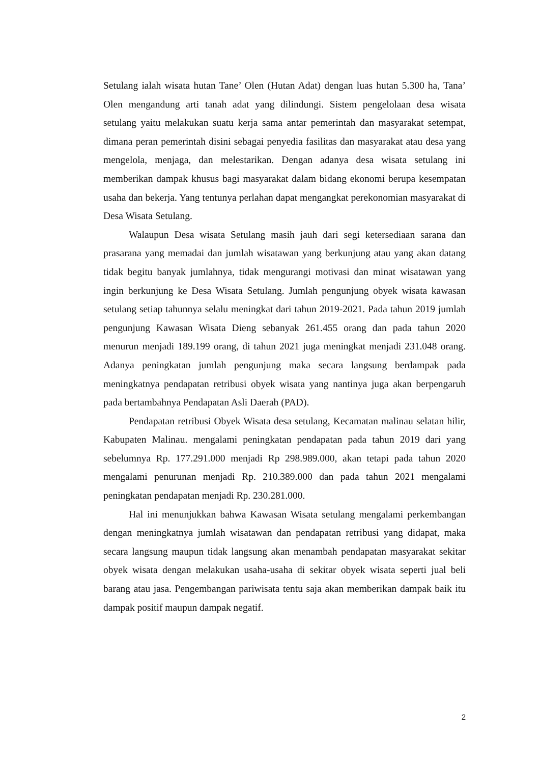Setulang ialah wisata hutan Tane’ Olen (Hutan Adat) dengan luas hutan 5.300 ha, Tana’ Olen mengandung arti tanah adat yang dilindungi. Sistem pengelolaan desa wisata setulang yaitu melakukan suatu kerja sama antar pemerintah dan masyarakat setempat, dimana peran pemerintah disini sebagai penyedia fasilitas dan masyarakat atau desa yang mengelola, menjaga, dan melestarikan. Dengan adanya desa wisata setulang ini memberikan dampak khusus bagi masyarakat dalam bidang ekonomi berupa kesempatan usaha dan bekerja. Yang tentunya perlahan dapat mengangkat perekonomian masyarakat di Desa Wisata Setulang.
Walaupun Desa wisata Setulang masih jauh dari segi ketersediaan sarana dan prasarana yang memadai dan jumlah wisatawan yang berkunjung atau yang akan datang tidak begitu banyak jumlahnya, tidak mengurangi motivasi dan minat wisatawan yang ingin berkunjung ke Desa Wisata Setulang. Jumlah pengunjung obyek wisata kawasan setulang setiap tahunnya selalu meningkat dari tahun 2019-2021. Pada tahun 2019 jumlah pengunjung Kawasan Wisata Dieng sebanyak 261.455 orang dan pada tahun 2020 menurun menjadi 189.199 orang, di tahun 2021 juga meningkat menjadi 231.048 orang. Adanya peningkatan jumlah pengunjung maka secara langsung berdampak pada meningkatnya pendapatan retribusi obyek wisata yang nantinya juga akan berpengaruh pada bertambahnya Pendapatan Asli Daerah (PAD).
Pendapatan retribusi Obyek Wisata desa setulang, Kecamatan malinau selatan hilir, Kabupaten Malinau. mengalami peningkatan pendapatan pada tahun 2019 dari yang sebelumnya Rp. 177.291.000 menjadi Rp 298.989.000, akan tetapi pada tahun 2020 mengalami penurunan menjadi Rp. 210.389.000 dan pada tahun 2021 mengalami peningkatan pendapatan menjadi Rp. 230.281.000.
Hal ini menunjukkan bahwa Kawasan Wisata setulang mengalami perkembangan dengan meningkatnya jumlah wisatawan dan pendapatan retribusi yang didapat, maka secara langsung maupun tidak langsung akan menambah pendapatan masyarakat sekitar obyek wisata dengan melakukan usaha-usaha di sekitar obyek wisata seperti jual beli barang atau jasa. Pengembangan pariwisata tentu saja akan memberikan dampak baik itu dampak positif maupun dampak negatif.
2